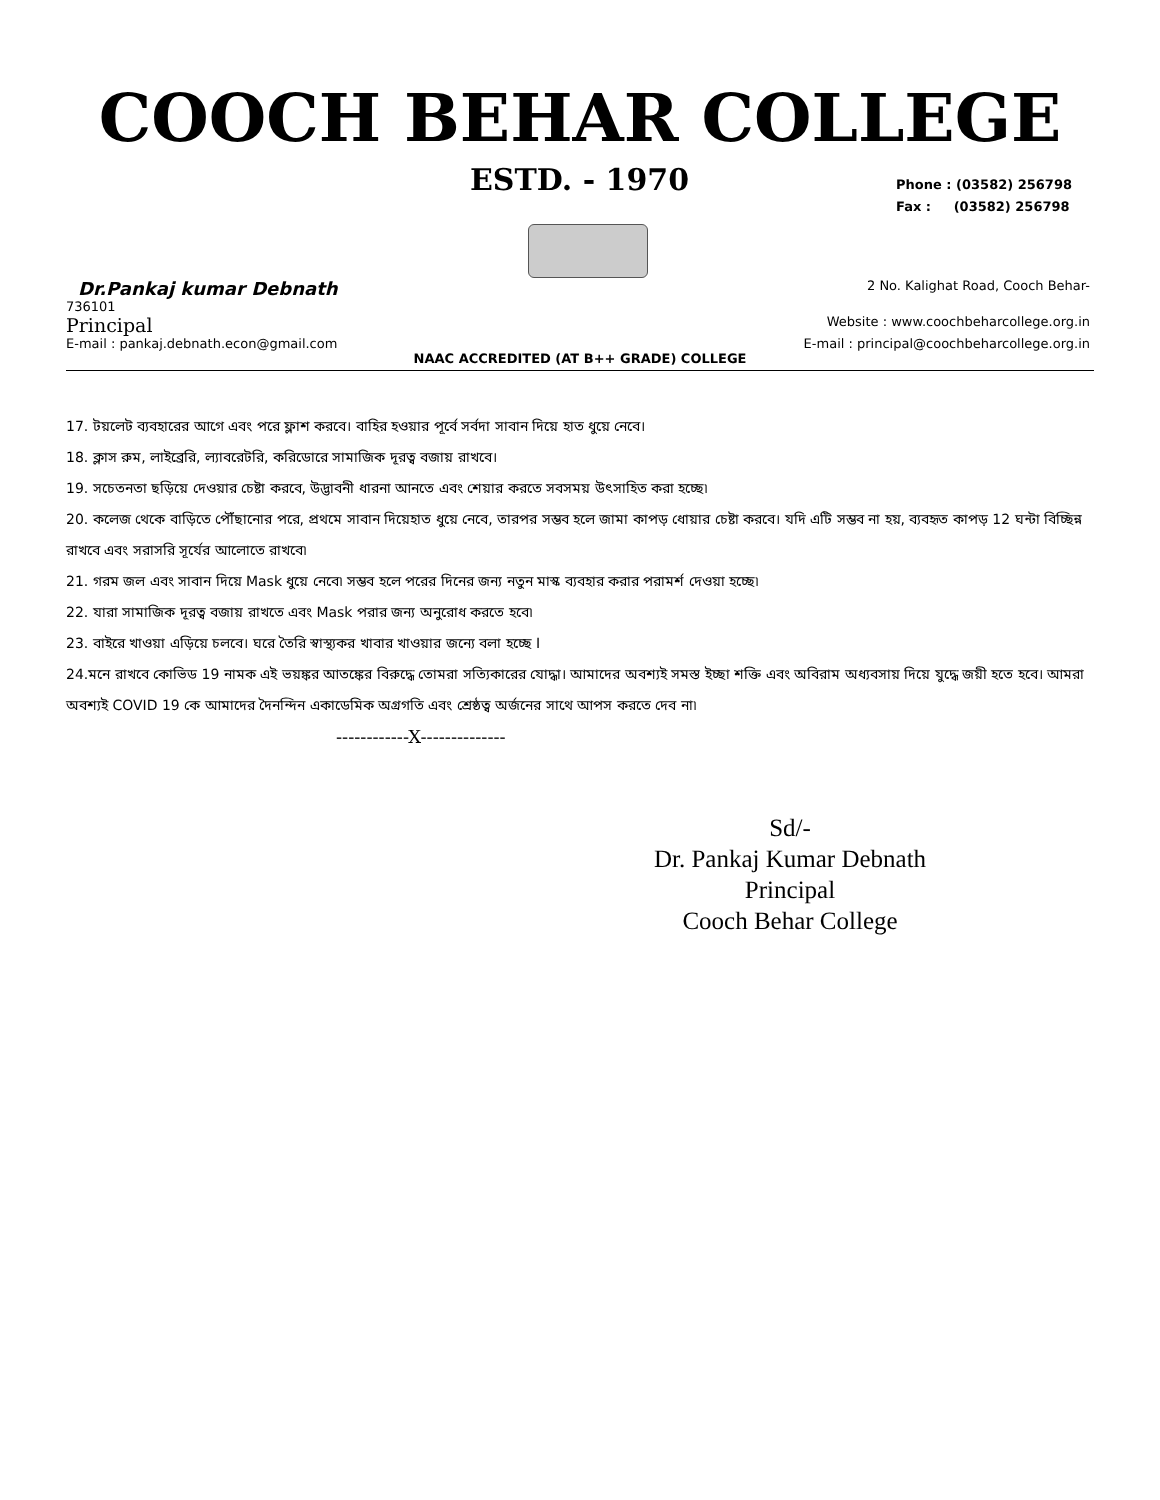COOCH BEHAR COLLEGE
ESTD. - 1970
Phone : (03582) 256798
Fax : (03582) 256798
Dr.Pankaj kumar Debnath 2 No. Kalighat Road, Cooch Behar-
736101
Principal Website : www.coochbeharcollege.org.in
E-mail : pankaj.debnath.econ@gmail.com E-mail : principal@coochbeharcollege.org.in
NAAC ACCREDITED (AT B++ GRADE) COLLEGE
17. টয়লেট ব্যবহারের আগে এবং পরে ফ্লাশ করবে। বাহির হওয়ার পূর্বে সর্বদা সাবান দিয়ে হাত ধুয়ে নেবে।
18. ক্লাস রুম, লাইব্রেরি, ল্যাবরেটরি, করিডোরে সামাজিক দূরত্ব বজায় রাখবে।
19. সচেতনতা ছড়িয়ে দেওয়ার চেষ্টা করবে, উদ্ভাবনী ধারনা আনতে এবং শেয়ার করতে সবসময় উৎসাহিত করা হচ্ছে৷
20. কলেজ থেকে বাড়িতে পৌঁছানোর পরে, প্রথমে সাবান দিয়েহাত ধুয়ে নেবে, তারপর সম্ভব হলে জামা কাপড় ধোয়ার চেষ্টা করবে। যদি এটি সম্ভব না হয়, ব্যবহৃত কাপড় 12 ঘন্টা বিচ্ছিন্ন রাখবে এবং সরাসরি সূর্যের আলোতে রাখবে৷
21. গরম জল এবং সাবান দিয়ে Mask ধুয়ে নেবে৷ সম্ভব হলে পরের দিনের জন্য নতুন মাস্ক ব্যবহার করার পরামর্শ দেওয়া হচ্ছে৷
22. যারা সামাজিক দূরত্ব বজায় রাখতে এবং Mask পরার জন্য অনুরোধ করতে হবে৷
23. বাইরে খাওয়া এড়িয়ে চলবে। ঘরে তৈরি স্বাস্থ্যকর খাবার খাওয়ার জন্যে বলা হচ্ছে I
24.মনে রাখবে কোভিড 19 নামক এই ভয়ঙ্কর আতঙ্কের বিরুদ্ধে তোমরা সত্যিকারের যোদ্ধা। আমাদের অবশ্যই সমস্ত ইচ্ছা শক্তি এবং অবিরাম অধ্যবসায় দিয়ে যুদ্ধে জয়ী হতে হবে। আমরা অবশ্যই COVID 19 কে আমাদের দৈনন্দিন একাডেমিক অগ্রগতি এবং শ্রেষ্ঠত্ব অর্জনের সাথে আপস করতে দেব না৷
------------X--------------
Sd/-
Dr. Pankaj Kumar Debnath
Principal
Cooch Behar College